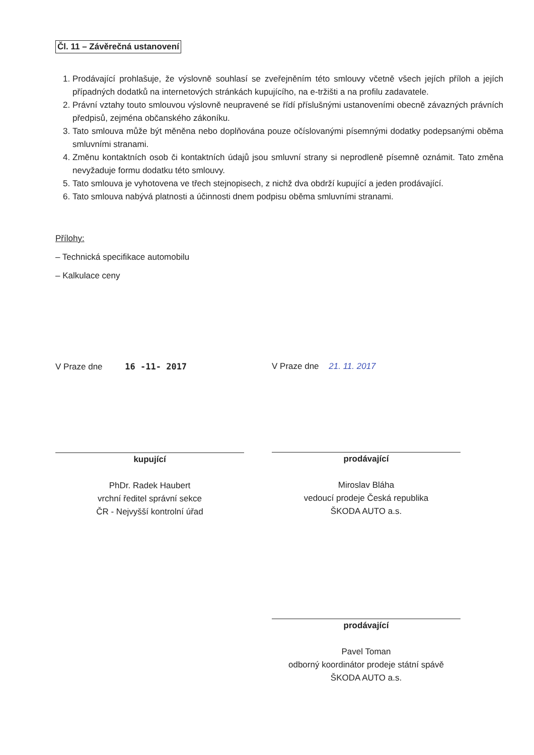Čl. 11 – Závěrečná ustanovení
1. Prodávající prohlašuje, že výslovně souhlasí se zveřejněním této smlouvy včetně všech jejích příloh a jejích případných dodatků na internetových stránkách kupujícího, na e-tržišti a na profilu zadavatele.
2. Právní vztahy touto smlouvou výslovně neupravené se řídí příslušnými ustanoveními obecně závazných právních předpisů, zejména občanského zákoníku.
3. Tato smlouva může být měněna nebo doplňována pouze očíslovanými písemnými dodatky podepsanými oběma smluvními stranami.
4. Změnu kontaktních osob či kontaktních údajů jsou smluvní strany si neprodleně písemně oznámit. Tato změna nevyžaduje formu dodatku této smlouvy.
5. Tato smlouva je vyhotovena ve třech stejnopisech, z nichž dva obdrží kupující a jeden prodávající.
6. Tato smlouva nabývá platnosti a účinnosti dnem podpisu oběma smluvními stranami.
Přílohy:
– Technická specifikace automobilu
– Kalkulace ceny
V Praze dne 16 -11- 2017
kupující
PhDr. Radek Haubert
vrchní ředitel správní sekce
ČR - Nejvyšší kontrolní úřad
V Praze dne 21. 11. 2017
prodávající
Miroslav Bláha
vedoucí prodeje Česká republika
ŠKODA AUTO a.s.
prodávající
Pavel Toman
odborný koordinátor prodeje státní spávě
ŠKODA AUTO a.s.